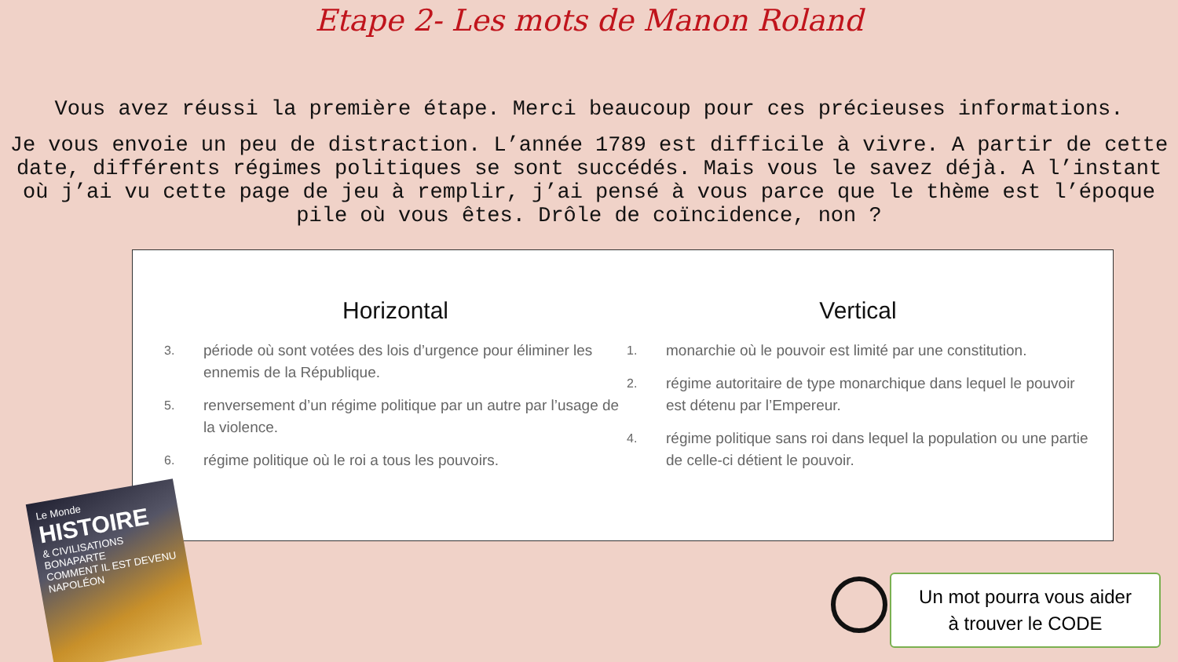Etape 2- Les mots de Manon Roland
Vous avez réussi la première étape. Merci beaucoup pour ces précieuses informations.
Je vous envoie un peu de distraction. L’année 1789 est difficile à vivre. A partir de cette date, différents régimes politiques se sont succédés. Mais vous le savez déjà. A l’instant où j’ai vu cette page de jeu à remplir, j’ai pensé à vous parce que le thème est l’époque pile où vous êtes. Drôle de coïncidence, non ?
Horizontal
3.
période où sont votées des lois d’urgence pour éliminer les ennemis de la République.
5.
renversement d’un régime politique par un autre par l’usage de la violence.
6.
régime politique où le roi a tous les pouvoirs.
Vertical
1.
monarchie où le pouvoir est limité par une constitution.
2.
régime autoritaire de type monarchique dans lequel le pouvoir est détenu par l’Empereur.
4.
régime politique sans roi dans lequel la population ou une partie de celle-ci détient le pouvoir.
Le Monde
HISTOIRE
& CIVILISATIONS
BONAPARTE
COMMENT IL EST DEVENU NAPOLÉON
Un mot pourra vous aider
à trouver le CODE